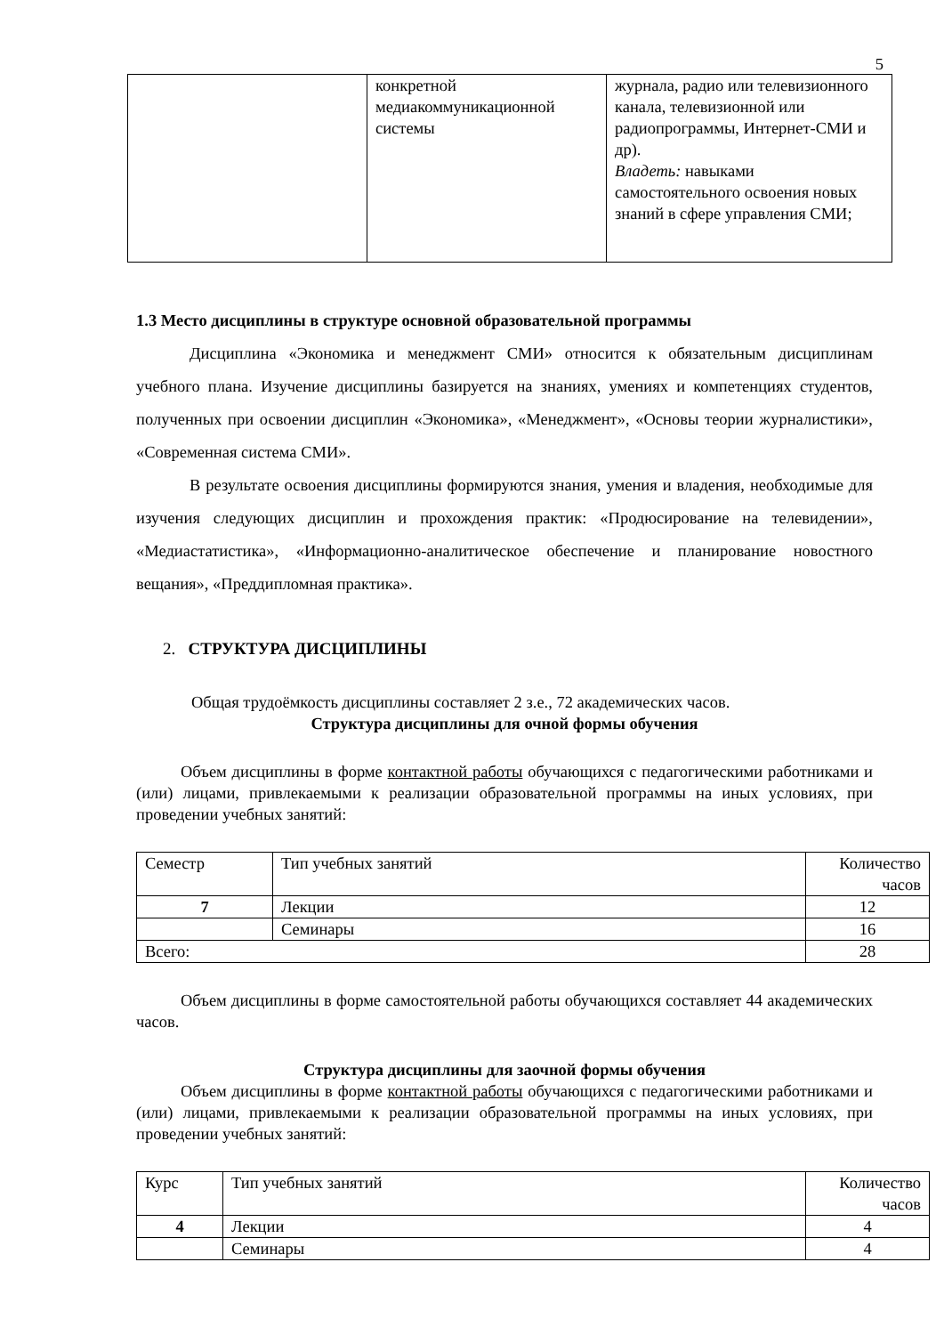5
| | конкретной медиакоммуникационной системы | журнала, радио или телевизионного канала, телевизионной или радиопрограммы, Интернет-СМИ и др). Владеть: навыками самостоятельного освоения новых знаний в сфере управления СМИ; |
1.3 Место дисциплины в структуре основной образовательной программы
Дисциплина «Экономика и менеджмент СМИ» относится к обязательным дисциплинам учебного плана. Изучение дисциплины базируется на знаниях, умениях и компетенциях студентов, полученных при освоении дисциплин «Экономика», «Менеджмент», «Основы теории журналистики», «Современная система СМИ».
В результате освоения дисциплины формируются знания, умения и владения, необходимые для изучения следующих дисциплин и прохождения практик: «Продюсирование на телевидении», «Медиастатистика», «Информационно-аналитическое обеспечение и планирование новостного вещания», «Преддипломная практика».
2. СТРУКТУРА ДИСЦИПЛИНЫ
Общая трудоёмкость дисциплины составляет 2 з.е., 72 академических часов.
Структура дисциплины для очной формы обучения
Объем дисциплины в форме контактной работы обучающихся с педагогическими работниками и (или) лицами, привлекаемыми к реализации образовательной программы на иных условиях, при проведении учебных занятий:
| Семестр | Тип учебных занятий | Количество часов |
| 7 | Лекции | 12 |
| | Семинары | 16 |
| Всего: | | 28 |
Объем дисциплины в форме самостоятельной работы обучающихся составляет 44 академических часов.
Структура дисциплины для заочной формы обучения
Объем дисциплины в форме контактной работы обучающихся с педагогическими работниками и (или) лицами, привлекаемыми к реализации образовательной программы на иных условиях, при проведении учебных занятий:
| Курс | Тип учебных занятий | Количество часов |
| 4 | Лекции | 4 |
| | Семинары | 4 |